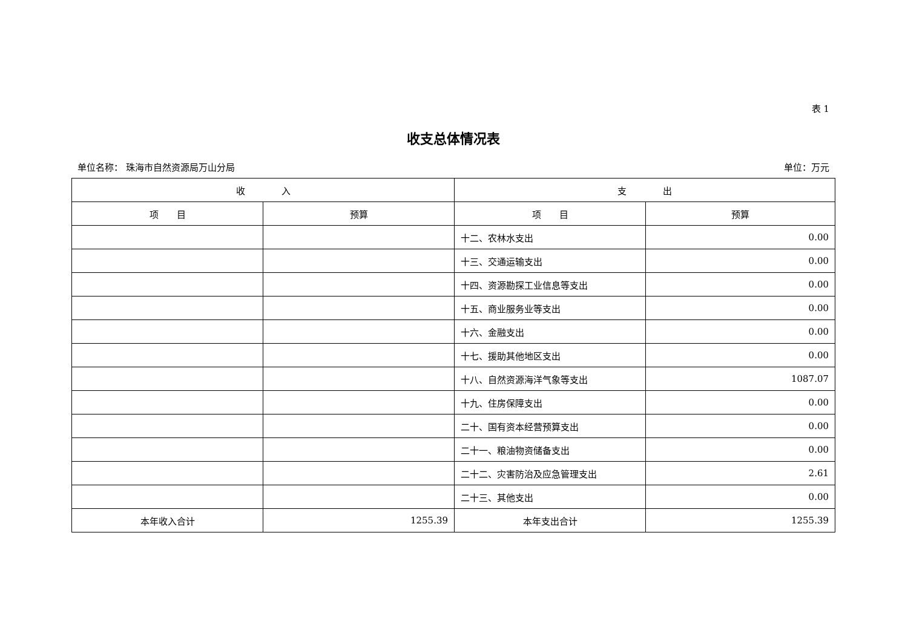表 1
收支总体情况表
单位名称： 珠海市自然资源局万山分局 单位：万元
| 收 入 | | 支 出 | |
| --- | --- | --- | --- |
| 项 目 | 预算 | 项 目 | 预算 |
| | | 十二、农林水支出 | 0.00 |
| | | 十三、交通运输支出 | 0.00 |
| | | 十四、资源勘探工业信息等支出 | 0.00 |
| | | 十五、商业服务业等支出 | 0.00 |
| | | 十六、金融支出 | 0.00 |
| | | 十七、援助其他地区支出 | 0.00 |
| | | 十八、自然资源海洋气象等支出 | 1087.07 |
| | | 十九、住房保障支出 | 0.00 |
| | | 二十、国有资本经营预算支出 | 0.00 |
| | | 二十一、粮油物资储备支出 | 0.00 |
| | | 二十二、灾害防治及应急管理支出 | 2.61 |
| | | 二十三、其他支出 | 0.00 |
| 本年收入合计 | 1255.39 | 本年支出合计 | 1255.39 |